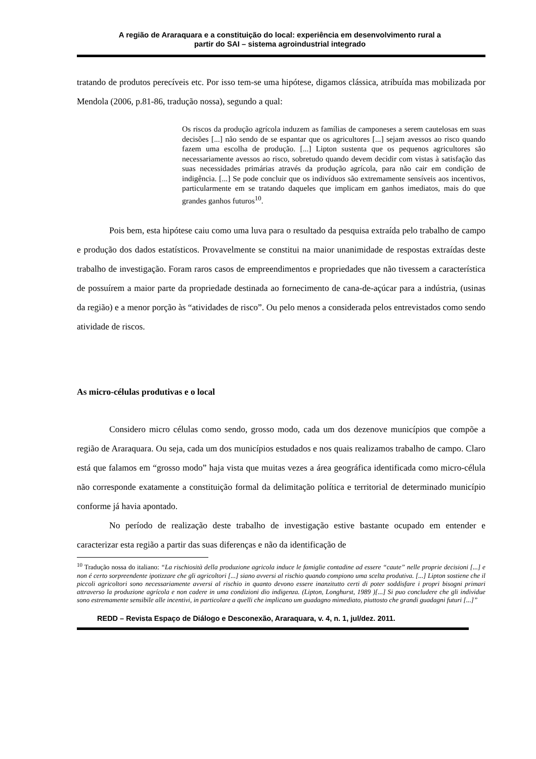A região de Araraquara e a constituição do local: experiência em desenvolvimento rural a
partir do SAI – sistema agroindustrial integrado
tratando de produtos perecíveis etc. Por isso tem-se uma hipótese, digamos clássica, atribuída mas mobilizada por Mendola (2006, p.81-86, tradução nossa), segundo a qual:
Os riscos da produção agrícola induzem as famílias de camponeses a serem cautelosas em suas decisões [...] não sendo de se espantar que os agricultores [...] sejam avessos ao risco quando fazem uma escolha de produção. [...] Lipton sustenta que os pequenos agricultores são necessariamente avessos ao risco, sobretudo quando devem decidir com vistas à satisfação das suas necessidades primárias através da produção agrícola, para não cair em condição de indigência. [...] Se pode concluir que os indivíduos são extremamente sensíveis aos incentivos, particularmente em se tratando daqueles que implicam em ganhos imediatos, mais do que grandes ganhos futuros<sup>10</sup>.
Pois bem, esta hipótese caiu como uma luva para o resultado da pesquisa extraída pelo trabalho de campo e produção dos dados estatísticos. Provavelmente se constitui na maior unanimidade de respostas extraídas deste trabalho de investigação. Foram raros casos de empreendimentos e propriedades que não tivessem a característica de possuírem a maior parte da propriedade destinada ao fornecimento de cana-de-açúcar para a indústria, (usinas da região) e a menor porção às “atividades de risco”. Ou pelo menos a considerada pelos entrevistados como sendo atividade de riscos.
As micro-células produtivas e o local
Considero micro células como sendo, grosso modo, cada um dos dezenove municípios que compõe a região de Araraquara. Ou seja, cada um dos municípios estudados e nos quais realizamos trabalho de campo. Claro está que falamos em “grosso modo” haja vista que muitas vezes a área geográfica identificada como micro-célula não corresponde exatamente a constituição formal da delimitação política e territorial de determinado município conforme já havia apontado.
No período de realização deste trabalho de investigação estive bastante ocupado em entender e caracterizar esta região a partir das suas diferenças e não da identificação de
<sup>10</sup> Tradução nossa do italiano: “La rischiosità della produzione agricola induce le famiglie contadine ad essere “caute” nelle proprie decisioni [...] e non é certo sorpreendente ipotizzare che gli agricoltori [...] siano avversi al rischio quando compiono uma scelta produtiva. [...] Lipton sostiene che il piccoli agricoltori sono necessariamente avversi al rischio in quanto devono essere inanzitutto certi di poter soddisfare i propri bisogni primari attraverso la produzione agrícola e non cadere in uma condizioni dio indigenza. (Lipton, Longhurst, 1989 )[...] Si puo concludere che gli individue sono estremamente sensibile alle incentivi, in particolare a quelli che implicano um guadagno mimediato, piuttosto che grandi guadagni futuri [...]”
REDD – Revista Espaço de Diálogo e Desconexão, Araraquara, v. 4, n. 1, jul/dez. 2011.